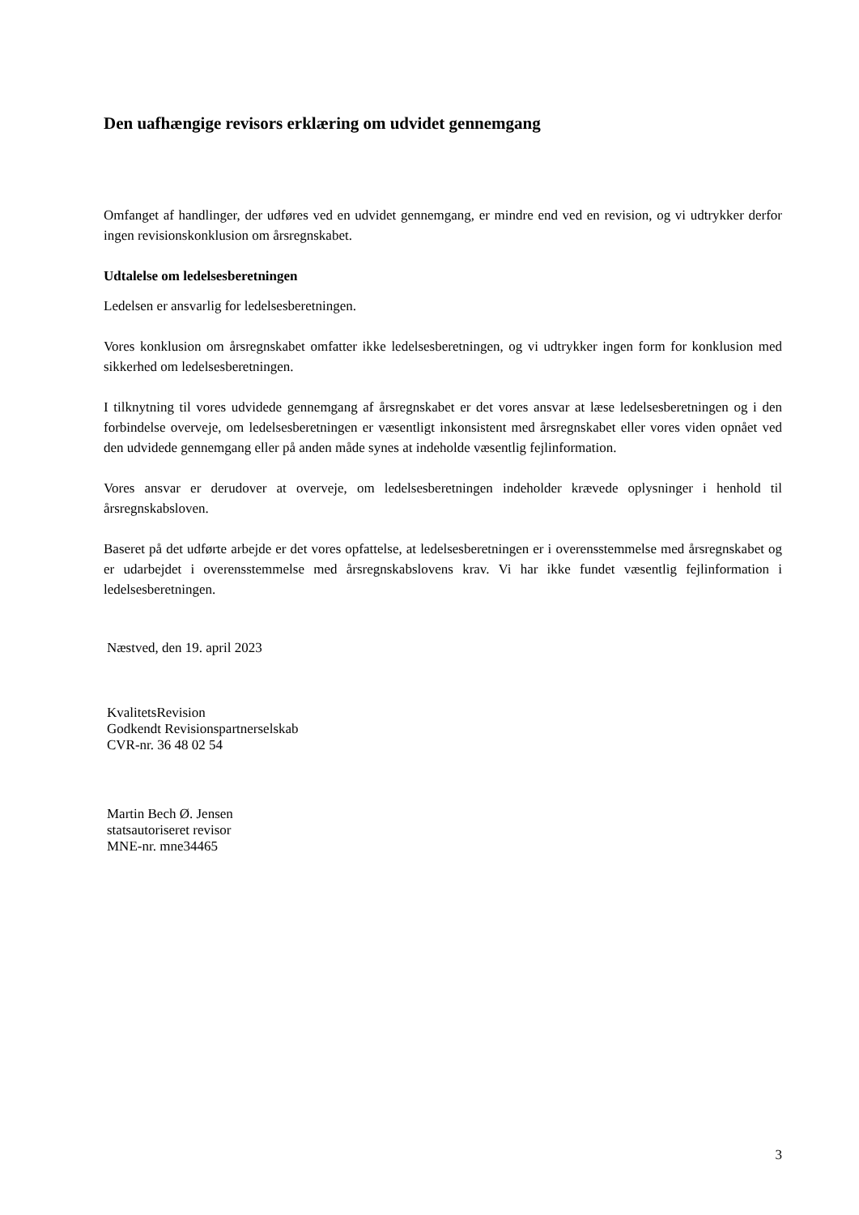Den uafhængige revisors erklæring om udvidet gennemgang
Omfanget af handlinger, der udføres ved en udvidet gennemgang, er mindre end ved en revision, og vi udtrykker derfor ingen revisionskonklusion om årsregnskabet.
Udtalelse om ledelsesberetningen
Ledelsen er ansvarlig for ledelsesberetningen.
Vores konklusion om årsregnskabet omfatter ikke ledelsesberetningen, og vi udtrykker ingen form for konklusion med sikkerhed om ledelsesberetningen.
I tilknytning til vores udvidede gennemgang af årsregnskabet er det vores ansvar at læse ledelsesberetningen og i den forbindelse overveje, om ledelsesberetningen er væsentligt inkonsistent med årsregnskabet eller vores viden opnået ved den udvidede gennemgang eller på anden måde synes at indeholde væsentlig fejlinformation.
Vores ansvar er derudover at overveje, om ledelsesberetningen indeholder krævede oplysninger i henhold til årsregnskabsloven.
Baseret på det udførte arbejde er det vores opfattelse, at ledelsesberetningen er i overensstemmelse med årsregnskabet og er udarbejdet i overensstemmelse med årsregnskabslovens krav. Vi har ikke fundet væsentlig fejlinformation i ledelsesberetningen.
Næstved, den 19. april 2023
KvalitetsRevision
Godkendt Revisionspartnerselskab
CVR-nr. 36 48 02 54
Martin Bech Ø. Jensen
statsautoriseret revisor
MNE-nr. mne34465
3